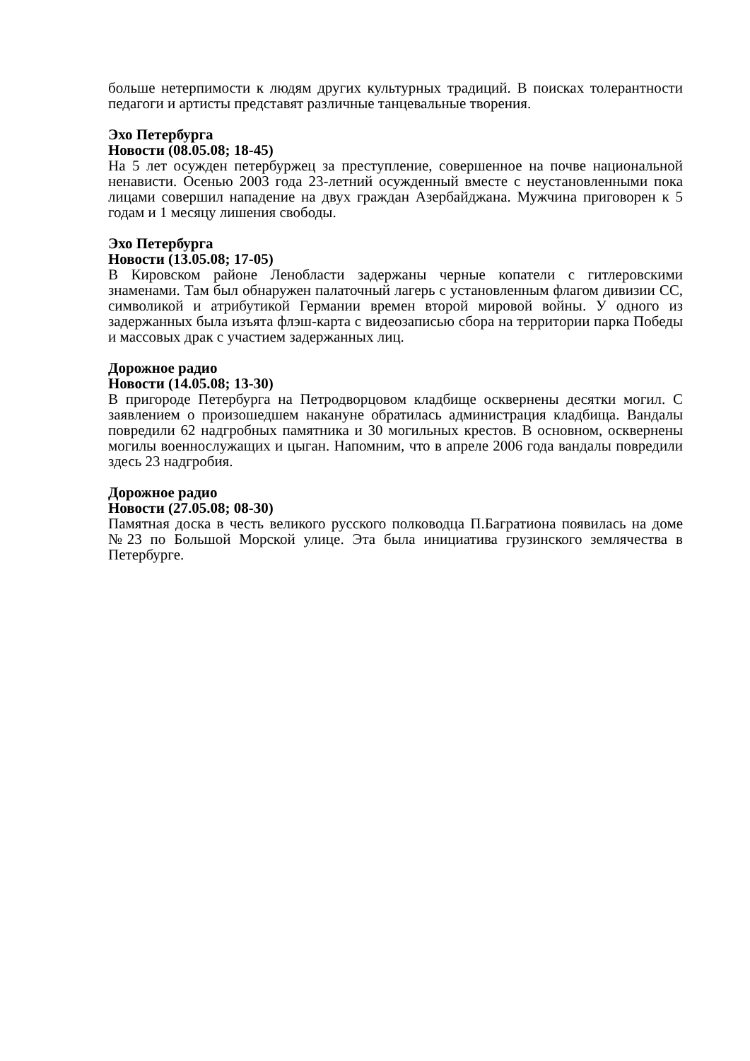больше нетерпимости к людям других культурных традиций. В поисках толерантности педагоги и артисты представят различные танцевальные творения.
Эхо Петербурга
Новости (08.05.08; 18-45)
На 5 лет осужден петербуржец за преступление, совершенное на почве национальной ненависти. Осенью 2003 года 23-летний осужденный вместе с неустановленными пока лицами совершил нападение на двух граждан Азербайджана. Мужчина приговорен к 5 годам и 1 месяцу лишения свободы.
Эхо Петербурга
Новости (13.05.08; 17-05)
В Кировском районе Ленобласти задержаны черные копатели с гитлеровскими знаменами. Там был обнаружен палаточный лагерь с установленным флагом дивизии СС, символикой и атрибутикой Германии времен второй мировой войны. У одного из задержанных была изъята флэш-карта с видеозаписью сбора на территории парка Победы и массовых драк с участием задержанных лиц.
Дорожное радио
Новости (14.05.08; 13-30)
В пригороде Петербурга на Петродворцовом кладбище осквернены десятки могил. С заявлением о произошедшем накануне обратилась администрация кладбища. Вандалы повредили 62 надгробных памятника и 30 могильных крестов. В основном, осквернены могилы военнослужащих и цыган. Напомним, что в апреле 2006 года вандалы повредили здесь 23 надгробия.
Дорожное радио
Новости (27.05.08; 08-30)
Памятная доска в честь великого русского полководца П.Багратиона появилась на доме №23 по Большой Морской улице. Эта была инициатива грузинского землячества в Петербурге.